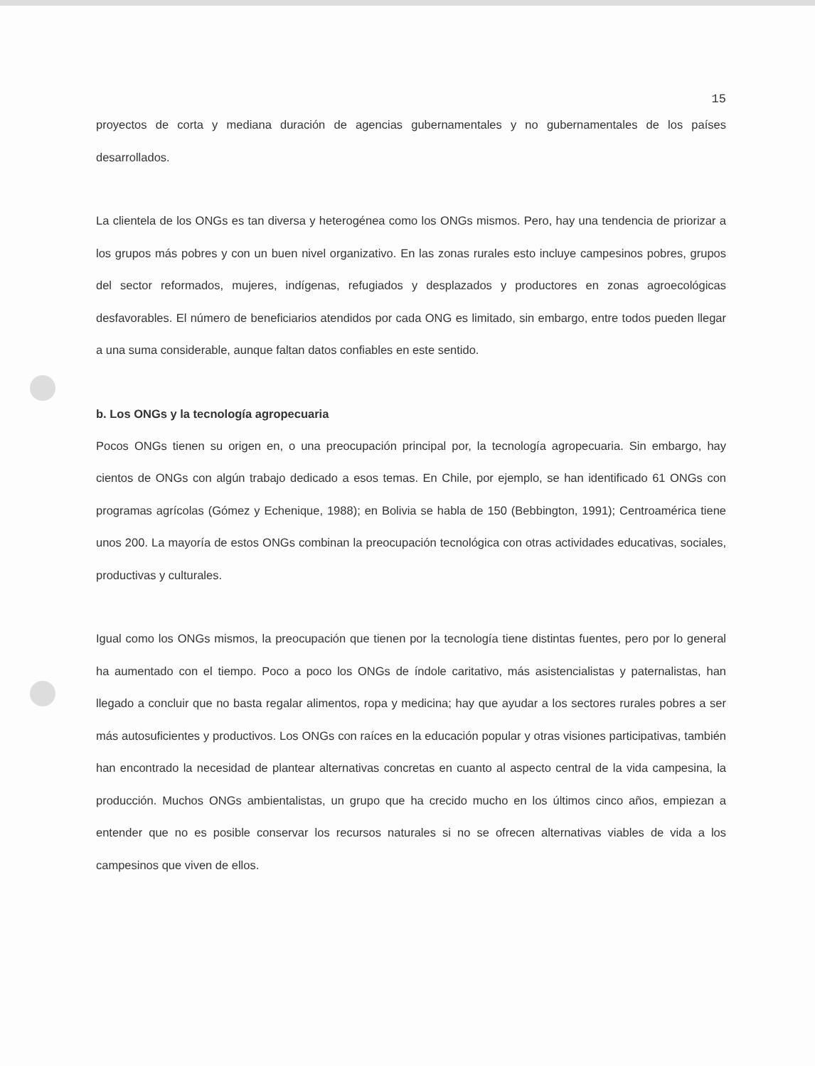15
proyectos de corta y mediana duración de agencias gubernamentales y no gubernamentales de los países desarrollados.
La clientela de los ONGs es tan diversa y heterogénea como los ONGs mismos. Pero, hay una tendencia de priorizar a los grupos más pobres y con un buen nivel organizativo. En las zonas rurales esto incluye campesinos pobres, grupos del sector reformados, mujeres, indígenas, refugiados y desplazados y productores en zonas agroecológicas desfavorables. El número de beneficiarios atendidos por cada ONG es limitado, sin embargo, entre todos pueden llegar a una suma considerable, aunque faltan datos confiables en este sentido.
b. Los ONGs y la tecnología agropecuaria
Pocos ONGs tienen su origen en, o una preocupación principal por, la tecnología agropecuaria. Sin embargo, hay cientos de ONGs con algún trabajo dedicado a esos temas. En Chile, por ejemplo, se han identificado 61 ONGs con programas agrícolas (Gómez y Echenique, 1988); en Bolivia se habla de 150 (Bebbington, 1991); Centroamérica tiene unos 200. La mayoría de estos ONGs combinan la preocupación tecnológica con otras actividades educativas, sociales, productivas y culturales.
Igual como los ONGs mismos, la preocupación que tienen por la tecnología tiene distintas fuentes, pero por lo general ha aumentado con el tiempo. Poco a poco los ONGs de índole caritativo, más asistencialistas y paternalistas, han llegado a concluir que no basta regalar alimentos, ropa y medicina; hay que ayudar a los sectores rurales pobres a ser más autosuficientes y productivos. Los ONGs con raíces en la educación popular y otras visiones participativas, también han encontrado la necesidad de plantear alternativas concretas en cuanto al aspecto central de la vida campesina, la producción. Muchos ONGs ambientalistas, un grupo que ha crecido mucho en los últimos cinco años, empiezan a entender que no es posible conservar los recursos naturales si no se ofrecen alternativas viables de vida a los campesinos que viven de ellos.